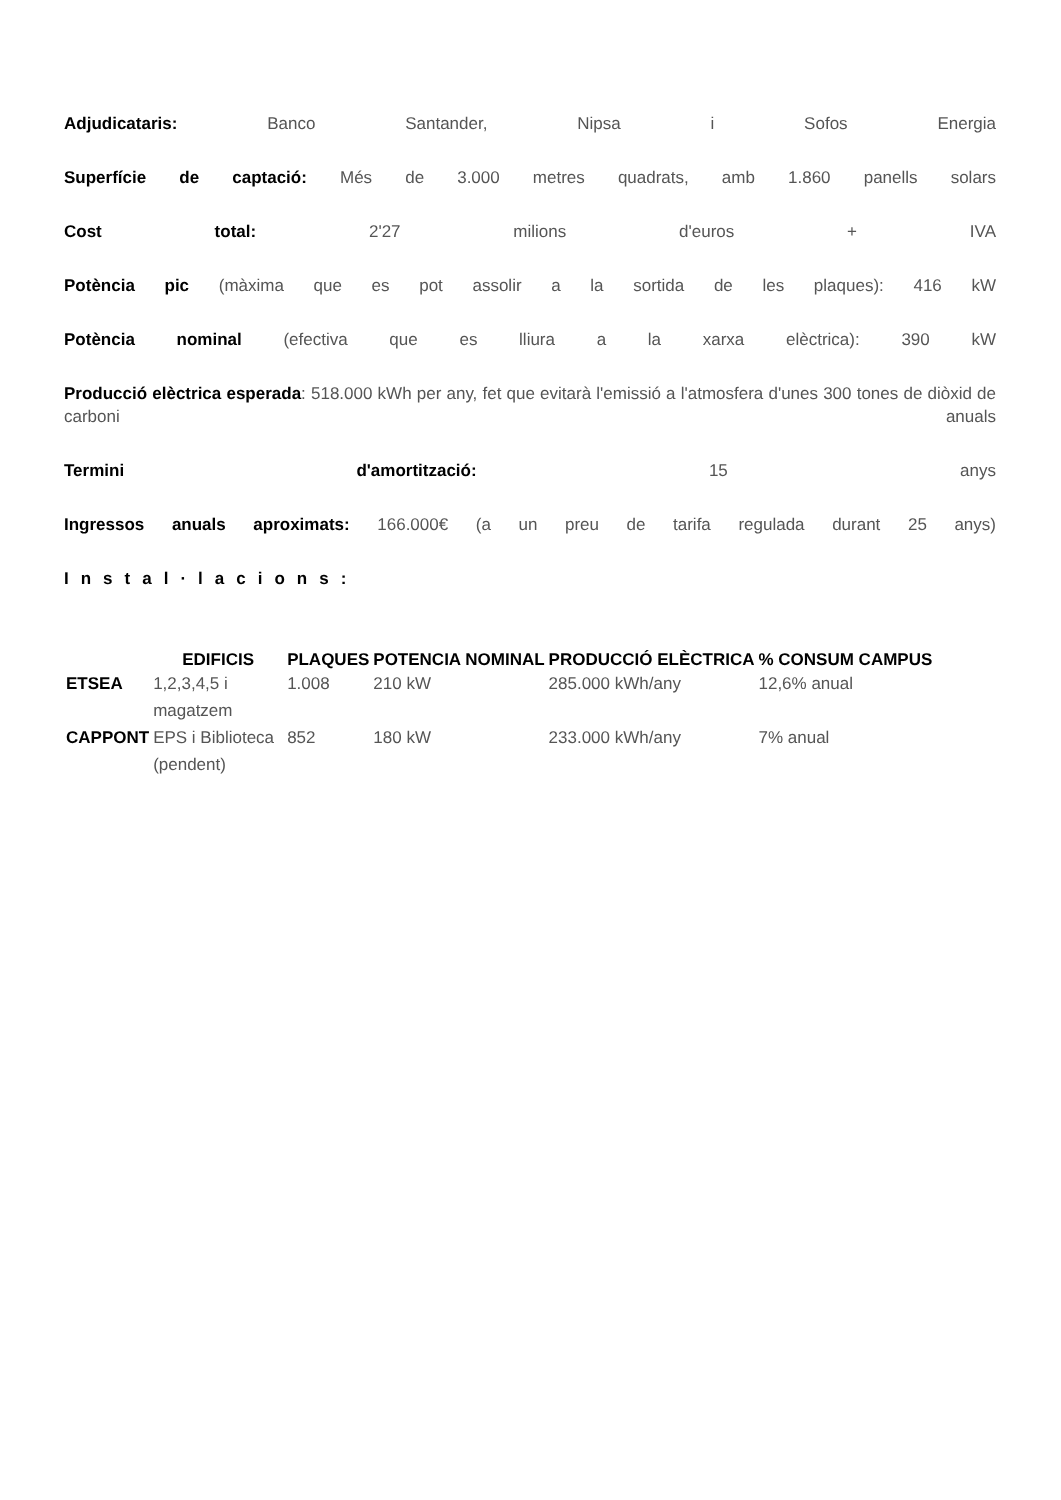Adjudicataris: Banco Santander, Nipsa i Sofos Energia
Superfície de captació: Més de 3.000 metres quadrats, amb 1.860 panells solars
Cost total: 2'27 milions d'euros + IVA
Potència pic (màxima que es pot assolir a la sortida de les plaques): 416 kW
Potència nominal (efectiva que es lliura a la xarxa elèctrica): 390 kW
Producció elèctrica esperada: 518.000 kWh per any, fet que evitarà l'emissió a l'atmosfera d'unes 300 tones de diòxid de carboni anuals
Termini d'amortització: 15 anys
Ingressos anuals aproximats: 166.000€ (a un preu de tarifa regulada durant 25 anys)
Instal·lacions:
| | EDIFICIS | PLAQUES | POTENCIA NOMINAL | PRODUCCIÓ ELÈCTRICA | % CONSUM CAMPUS |
| --- | --- | --- | --- | --- | --- |
| ETSEA | 1,2,3,4,5 i magatzem | 1.008 | 210 kW | 285.000 kWh/any | 12,6% anual |
| CAPPONT | EPS i Biblioteca (pendent) | 852 | 180 kW | 233.000 kWh/any | 7% anual |